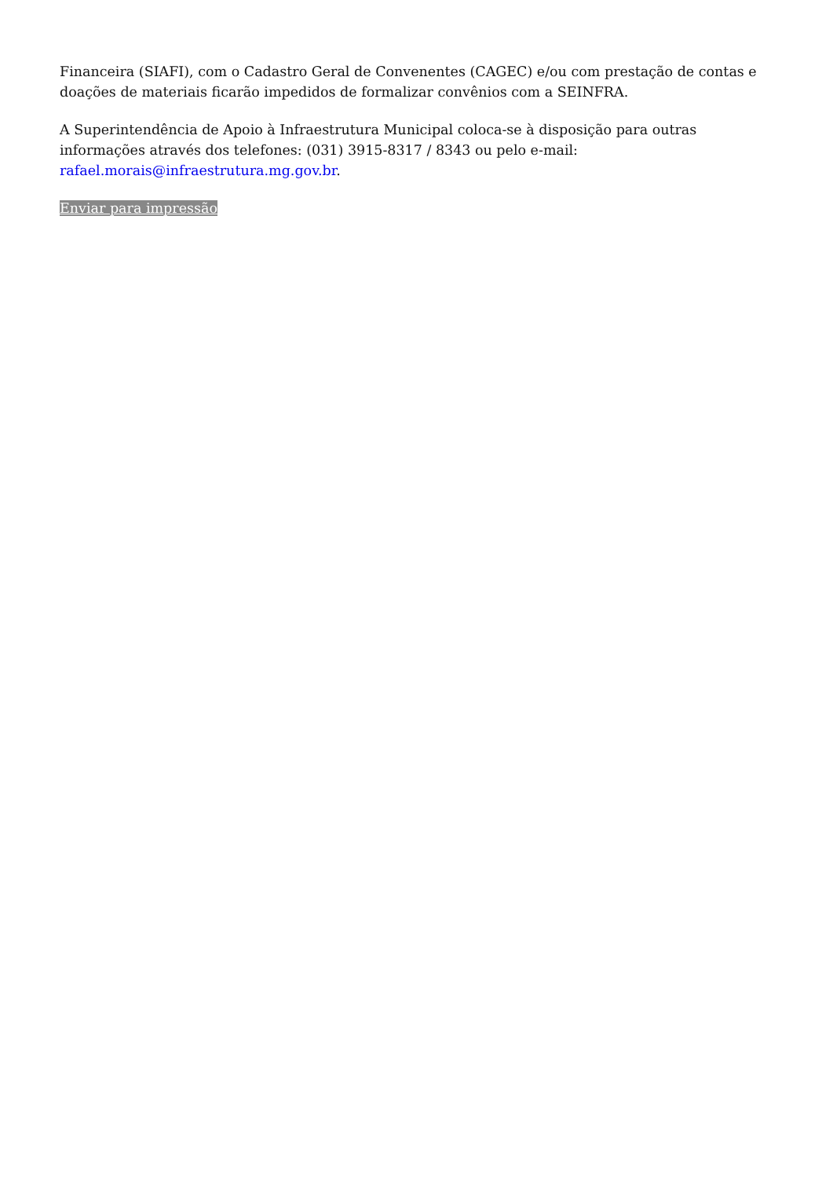Financeira (SIAFI), com o Cadastro Geral de Convenentes (CAGEC) e/ou com prestação de contas e doações de materiais ficarão impedidos de formalizar convênios com a SEINFRA.
A Superintendência de Apoio à Infraestrutura Municipal coloca-se à disposição para outras informações através dos telefones: (031) 3915-8317 / 8343 ou pelo e-mail: rafael.morais@infraestrutura.mg.gov.br.
Enviar para impressão